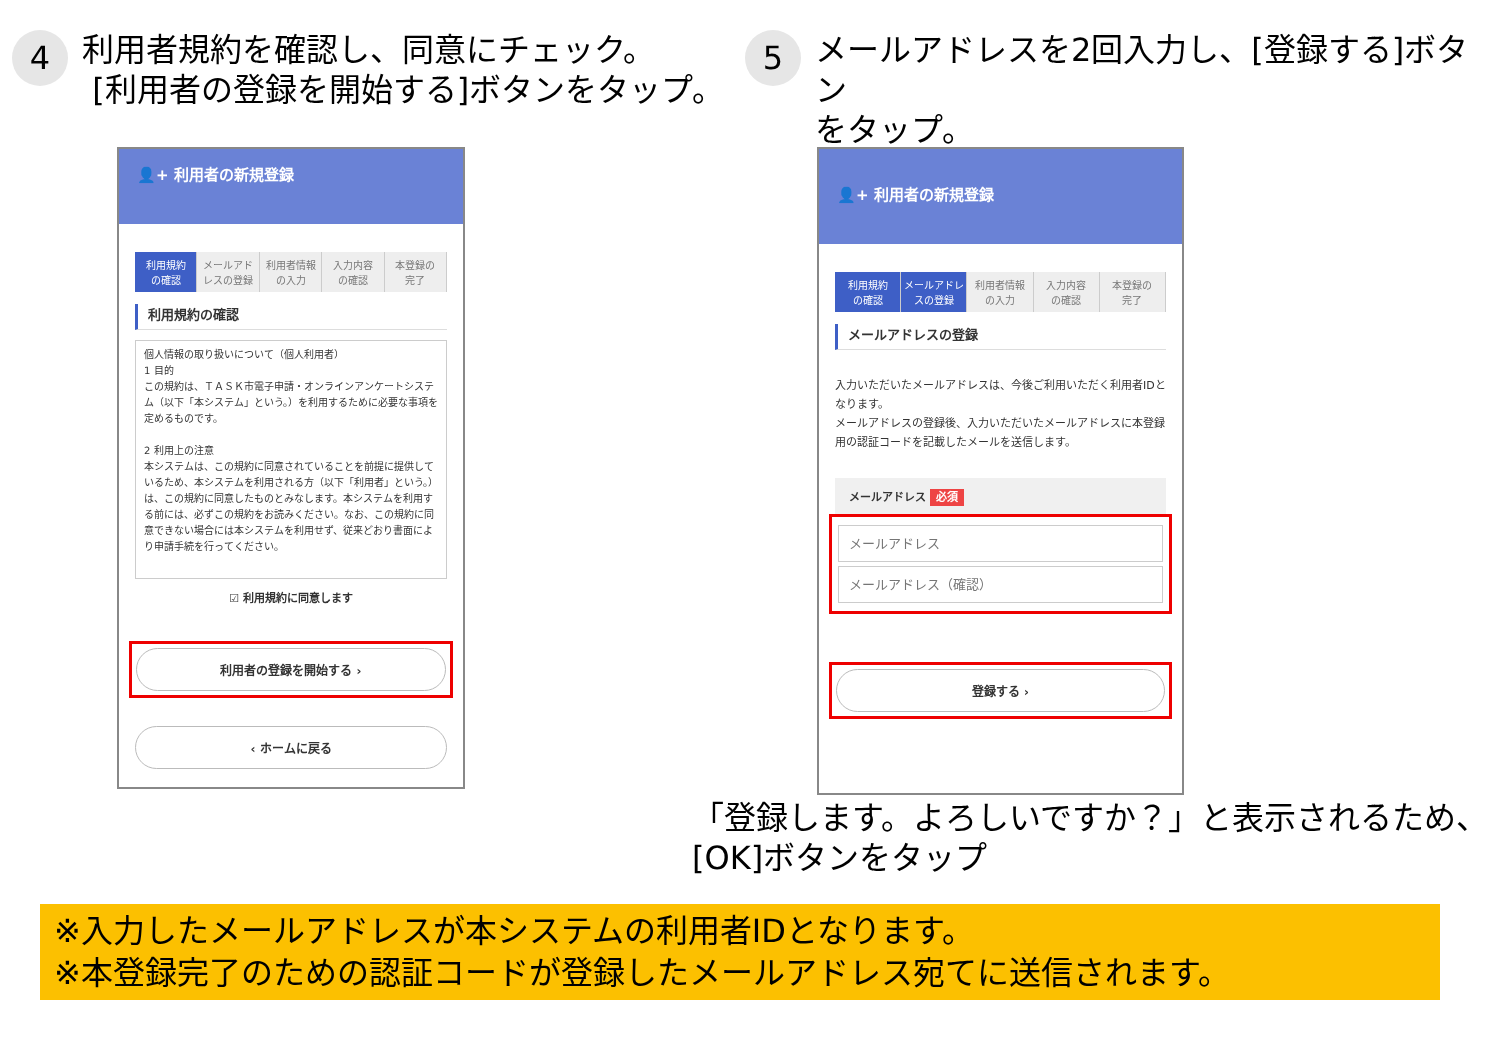4
利用者規約を確認し、同意にチェック。
[利用者の登録を開始する]ボタンをタップ。
5
メールアドレスを2回入力し、[登録する]ボタン
をタップ。
👤+ 利用者の新規登録
利用規約
の確認
メールアドレスの登録 利用者情報
の入力
入力内容
の確認
本登録の
完了
利用規約の確認
個人情報の取り扱いについて（個人利用者）
1 目的
この規約は、ＴＡＳＫ市電子申請・オンラインアンケートシステム（以下「本システム」という。）を利用するために必要な事項を定めるものです。
2 利用上の注意
本システムは、この規約に同意されていることを前提に提供しているため、本システムを利用される方（以下「利用者」という。）は、この規約に同意したものとみなします。本システムを利用する前には、必ずこの規約をお読みください。なお、この規約に同意できない場合には本システムを利用せず、従来どおり書面により申請手続を行ってください。
☑ 利用規約に同意します
利用者の登録を開始する ›
‹ ホームに戻る
👤+ 利用者の新規登録
利用規約
の確認
メールアドレスの登録 利用者情報
の入力
入力内容
の確認
本登録の
完了
メールアドレスの登録
入力いただいたメールアドレスは、今後ご利用いただく利用者IDとなります。
メールアドレスの登録後、入力いただいたメールアドレスに本登録用の認証コードを記載したメールを送信します。
メールアドレス 必須
登録する ›
「登録します。よろしいですか？」と表示されるため、
[OK]ボタンをタップ
※入力したメールアドレスが本システムの利用者IDとなります。
※本登録完了のための認証コードが登録したメールアドレス宛てに送信されます。